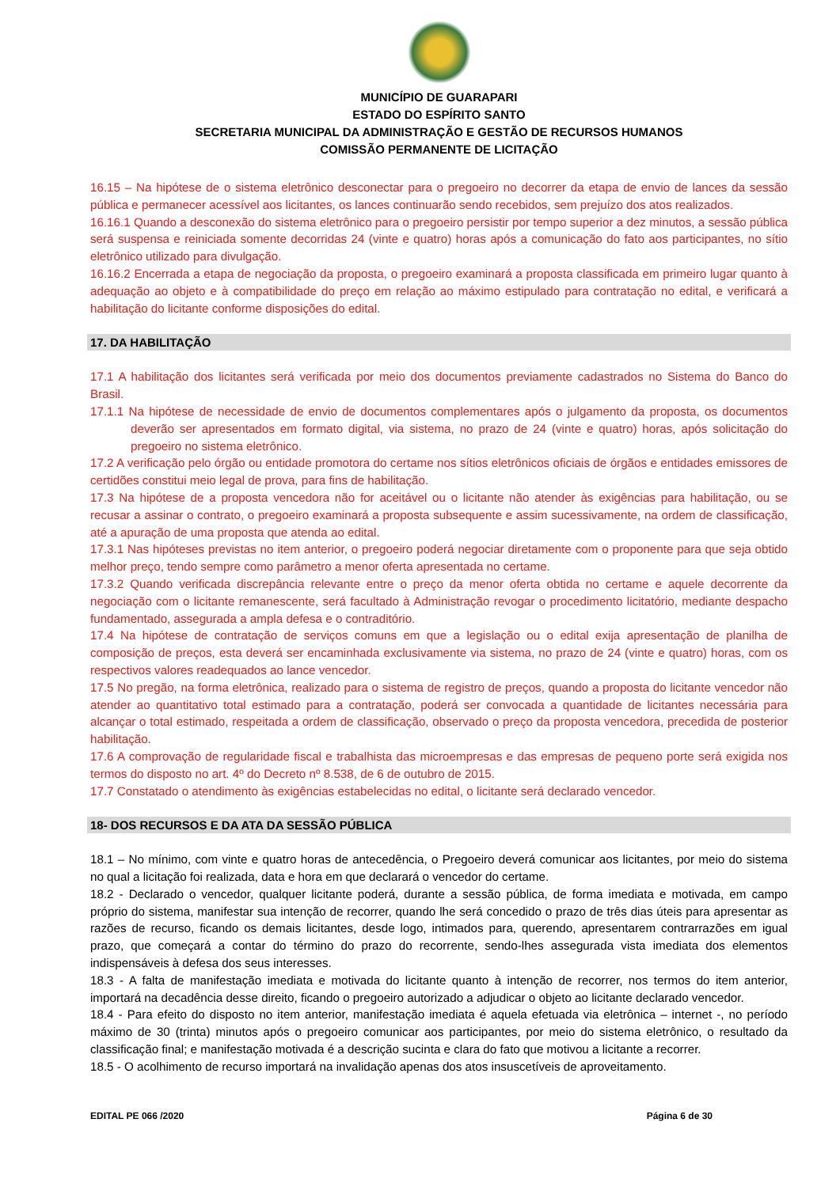MUNICÍPIO DE GUARAPARI
ESTADO DO ESPÍRITO SANTO
SECRETARIA MUNICIPAL DA ADMINISTRAÇÃO E GESTÃO DE RECURSOS HUMANOS
COMISSÃO PERMANENTE DE LICITAÇÃO
16.15 – Na hipótese de o sistema eletrônico desconectar para o pregoeiro no decorrer da etapa de envio de lances da sessão pública e permanecer acessível aos licitantes, os lances continuarão sendo recebidos, sem prejuízo dos atos realizados.
16.16.1 Quando a desconexão do sistema eletrônico para o pregoeiro persistir por tempo superior a dez minutos, a sessão pública será suspensa e reiniciada somente decorridas 24 (vinte e quatro) horas após a comunicação do fato aos participantes, no sítio eletrônico utilizado para divulgação.
16.16.2 Encerrada a etapa de negociação da proposta, o pregoeiro examinará a proposta classificada em primeiro lugar quanto à adequação ao objeto e à compatibilidade do preço em relação ao máximo estipulado para contratação no edital, e verificará a habilitação do licitante conforme disposições do edital.
17. DA HABILITAÇÃO
17.1 A habilitação dos licitantes será verificada por meio dos documentos previamente cadastrados no Sistema do Banco do Brasil.
17.1.1 Na hipótese de necessidade de envio de documentos complementares após o julgamento da proposta, os documentos deverão ser apresentados em formato digital, via sistema, no prazo de 24 (vinte e quatro) horas, após solicitação do pregoeiro no sistema eletrônico.
17.2 A verificação pelo órgão ou entidade promotora do certame nos sítios eletrônicos oficiais de órgãos e entidades emissores de certidões constitui meio legal de prova, para fins de habilitação.
17.3 Na hipótese de a proposta vencedora não for aceitável ou o licitante não atender às exigências para habilitação, ou se recusar a assinar o contrato, o pregoeiro examinará a proposta subsequente e assim sucessivamente, na ordem de classificação, até a apuração de uma proposta que atenda ao edital.
17.3.1 Nas hipóteses previstas no item anterior, o pregoeiro poderá negociar diretamente com o proponente para que seja obtido melhor preço, tendo sempre como parâmetro a menor oferta apresentada no certame.
17.3.2 Quando verificada discrepância relevante entre o preço da menor oferta obtida no certame e aquele decorrente da negociação com o licitante remanescente, será facultado à Administração revogar o procedimento licitatório, mediante despacho fundamentado, assegurada a ampla defesa e o contraditório.
17.4 Na hipótese de contratação de serviços comuns em que a legislação ou o edital exija apresentação de planilha de composição de preços, esta deverá ser encaminhada exclusivamente via sistema, no prazo de 24 (vinte e quatro) horas, com os respectivos valores readequados ao lance vencedor.
17.5 No pregão, na forma eletrônica, realizado para o sistema de registro de preços, quando a proposta do licitante vencedor não atender ao quantitativo total estimado para a contratação, poderá ser convocada a quantidade de licitantes necessária para alcançar o total estimado, respeitada a ordem de classificação, observado o preço da proposta vencedora, precedida de posterior habilitação.
17.6 A comprovação de regularidade fiscal e trabalhista das microempresas e das empresas de pequeno porte será exigida nos termos do disposto no art. 4º do Decreto nº 8.538, de 6 de outubro de 2015.
17.7 Constatado o atendimento às exigências estabelecidas no edital, o licitante será declarado vencedor.
18- DOS RECURSOS E DA ATA DA SESSÃO PÚBLICA
18.1 – No mínimo, com vinte e quatro horas de antecedência, o Pregoeiro deverá comunicar aos licitantes, por meio do sistema no qual a licitação foi realizada, data e hora em que declarará o vencedor do certame.
18.2 - Declarado o vencedor, qualquer licitante poderá, durante a sessão pública, de forma imediata e motivada, em campo próprio do sistema, manifestar sua intenção de recorrer, quando lhe será concedido o prazo de três dias úteis para apresentar as razões de recurso, ficando os demais licitantes, desde logo, intimados para, querendo, apresentarem contrarrazões em igual prazo, que começará a contar do término do prazo do recorrente, sendo-lhes assegurada vista imediata dos elementos indispensáveis à defesa dos seus interesses.
18.3 - A falta de manifestação imediata e motivada do licitante quanto à intenção de recorrer, nos termos do item anterior, importará na decadência desse direito, ficando o pregoeiro autorizado a adjudicar o objeto ao licitante declarado vencedor.
18.4 - Para efeito do disposto no item anterior, manifestação imediata é aquela efetuada via eletrônica – internet -, no período máximo de 30 (trinta) minutos após o pregoeiro comunicar aos participantes, por meio do sistema eletrônico, o resultado da classificação final; e manifestação motivada é a descrição sucinta e clara do fato que motivou a licitante a recorrer.
18.5 - O acolhimento de recurso importará na invalidação apenas dos atos insuscetíveis de aproveitamento.
EDITAL PE 066 /2020 Página 6 de 30